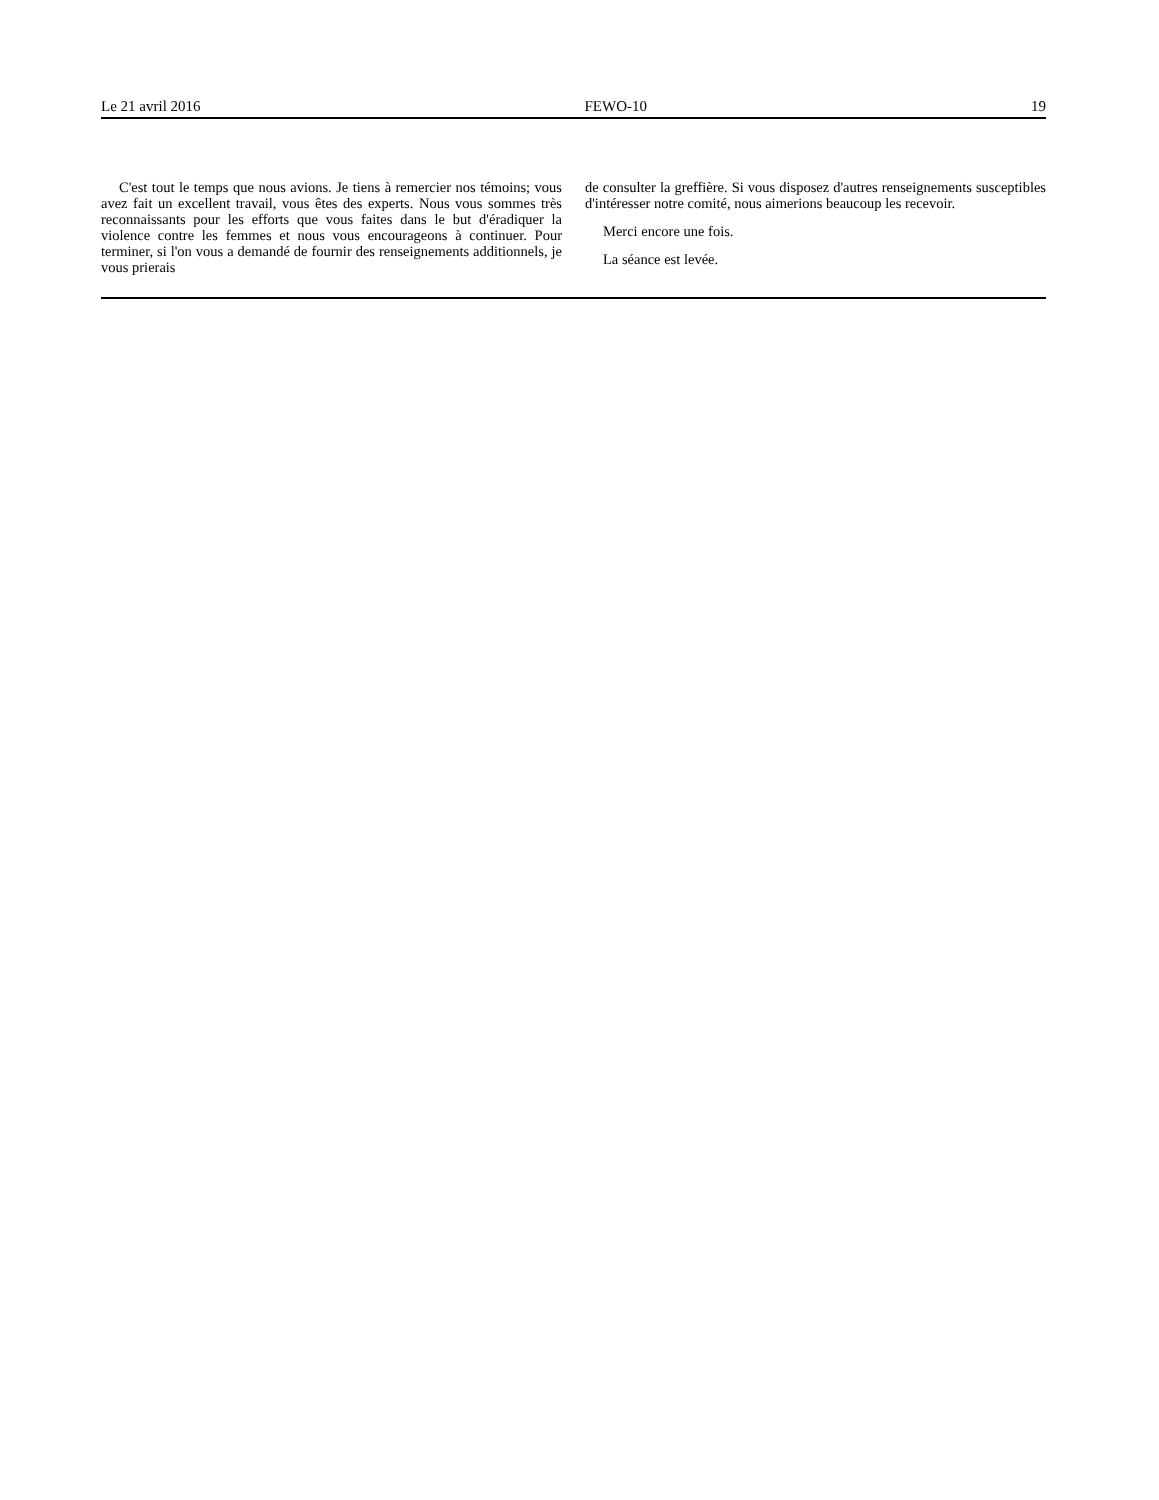Le 21 avril 2016 FEWO-10 19
C'est tout le temps que nous avions. Je tiens à remercier nos témoins; vous avez fait un excellent travail, vous êtes des experts. Nous vous sommes très reconnaissants pour les efforts que vous faites dans le but d'éradiquer la violence contre les femmes et nous vous encourageons à continuer. Pour terminer, si l'on vous a demandé de fournir des renseignements additionnels, je vous prierais
de consulter la greffière. Si vous disposez d'autres renseignements susceptibles d'intéresser notre comité, nous aimerions beaucoup les recevoir.
Merci encore une fois.
La séance est levée.